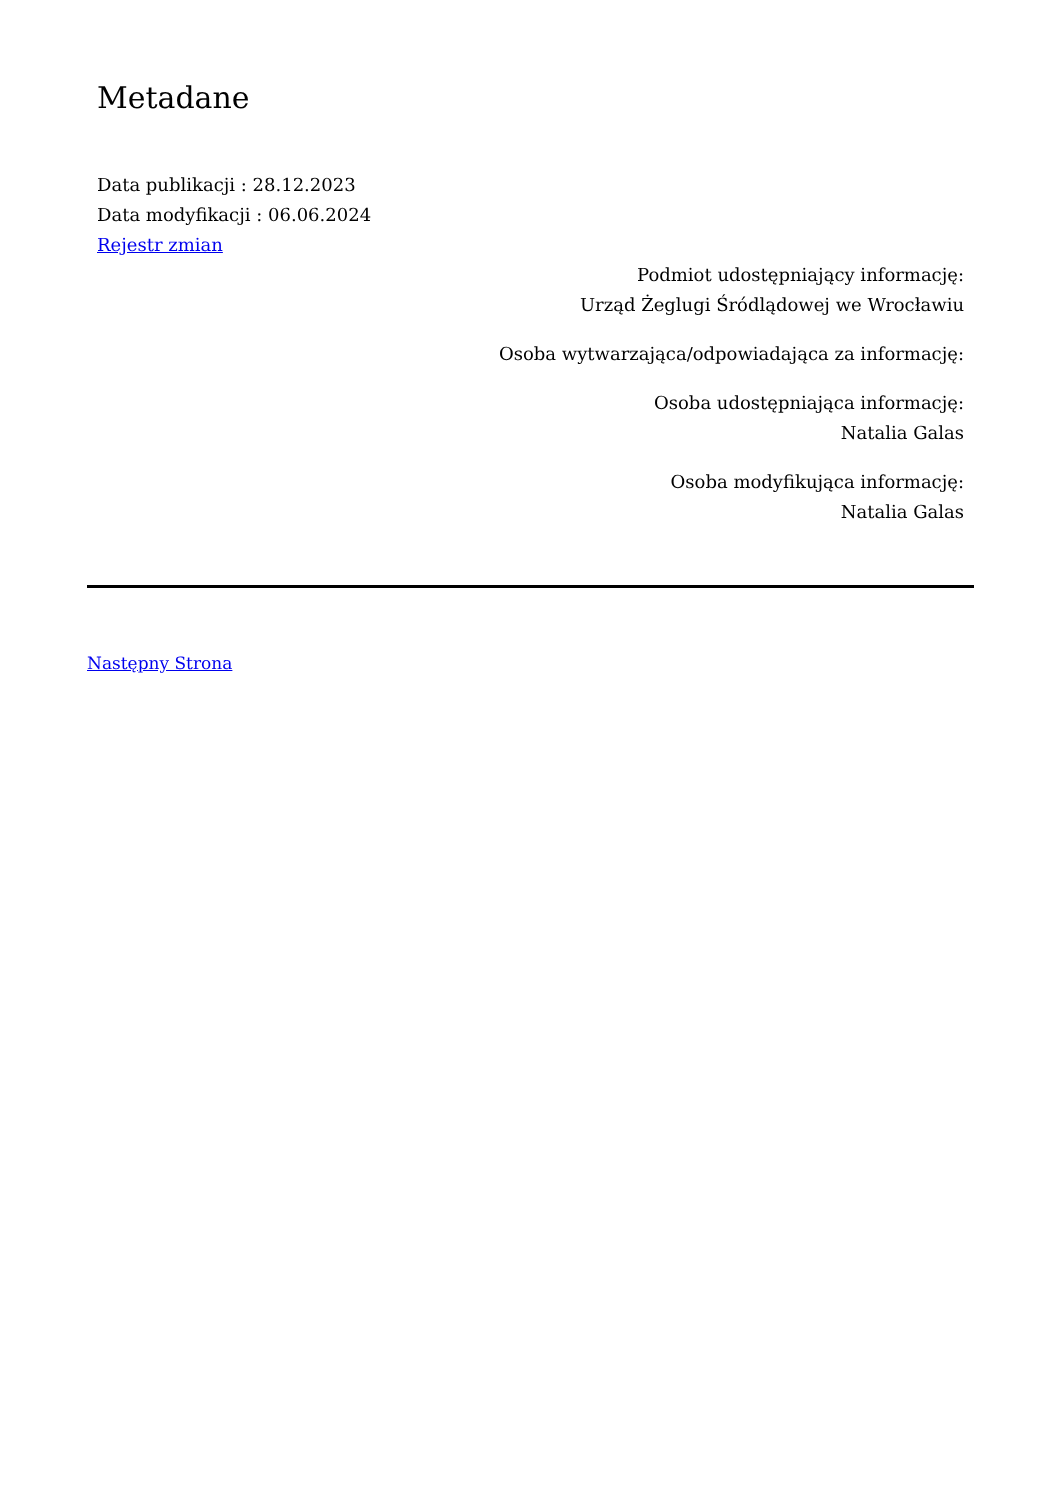Metadane
Data publikacji : 28.12.2023
Data modyfikacji : 06.06.2024
Rejestr zmian
Podmiot udostępniający informację:
Urząd Żeglugi Śródlądowej we Wrocławiu
Osoba wytwarzająca/odpowiadająca za informację:
Osoba udostępniająca informację:
Natalia Galas
Osoba modyfikująca informację:
Natalia Galas
Następny Strona